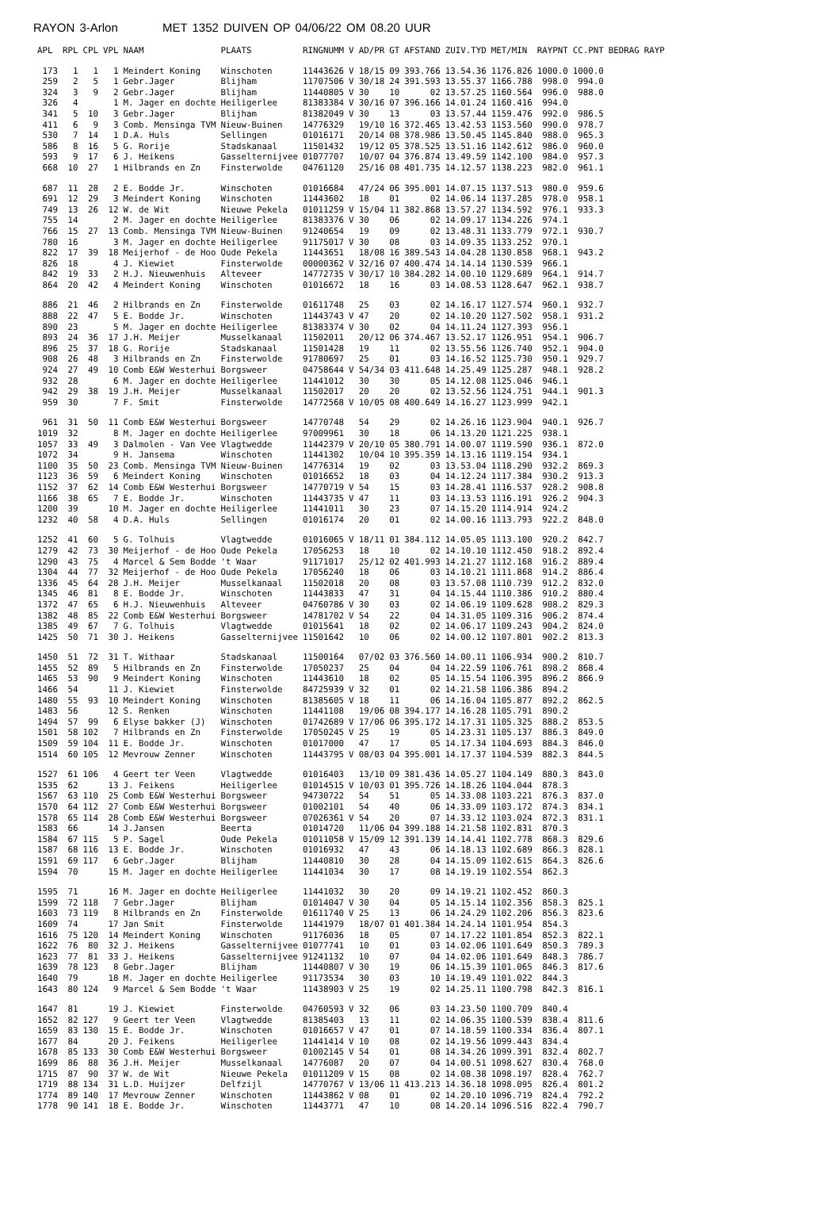RAYON 3-Arlon MET 1352 DUIVEN OP 04/06/22 OM 08.20 UUR
| APL | RPL | CPL | VPL | NAAM | PLAATS | RINGNUMM | V | AD/PR | GT | AFSTAND | ZUIV.TYD | MET/MIN | RAYPNT | CC.PNT | BEDRAG | RAYP |
| --- | --- | --- | --- | --- | --- | --- | --- | --- | --- | --- | --- | --- | --- | --- | --- | --- |
| 173 | 1 | 1 | 1 | Meindert Koning | Winschoten | 11443626 | V | 18/15 | 09 | 393.766 | 13.54.36 | 1176.826 | 1000.0 | 1000.0 | | |
| 259 | 2 | 5 | 1 | Gebr.Jager | Blijham | 11707506 | V | 30/18 | 24 | 391.593 | 13.55.37 | 1166.788 | 998.0 | 994.0 | | |
| 324 | 3 | 9 | 2 | Gebr.Jager | Blijham | 11440805 | V | 30 | 10 | 02 | 13.57.25 | 1160.564 | 996.0 | 988.0 | | |
| 326 | 4 | | 1 | M. Jager en dochte | Heiligerlee | 81383384 | V | 30/16 | 07 | 396.166 | 14.01.24 | 1160.416 | 994.0 | | | |
| 341 | 5 | 10 | 3 | Gebr.Jager | Blijham | 81382049 | V | 30 | 13 | 03 | 13.57.44 | 1159.476 | 992.0 | 986.5 | | |
| 411 | 6 | 9 | 3 | Comb. Mensinga TVM | Nieuw-Buinen | 14776329 | | 19/10 | 16 | 372.465 | 13.42.53 | 1153.560 | 990.0 | 978.7 | | |
| 530 | 7 | 14 | 1 | D.A. Huls | Sellingen | 01016171 | | 20/14 | 08 | 378.986 | 13.50.45 | 1145.840 | 988.0 | 965.3 | | |
| 586 | 8 | 16 | 5 | G. Rorije | Stadskanaal | 11501432 | | 19/12 | 05 | 378.525 | 13.51.16 | 1142.612 | 986.0 | 960.0 | | |
| 593 | 9 | 17 | 6 | J. Heikens | Gasselternijvee | 01077707 | | 10/07 | 04 | 376.874 | 13.49.59 | 1142.100 | 984.0 | 957.3 | | |
| 668 | 10 | 27 | 1 | Hilbrands en Zn | Finsterwolde | 04761120 | | 25/16 | 08 | 401.735 | 14.12.57 | 1138.223 | 982.0 | 961.1 | | |
| 687 | 11 | 28 | 2 | E. Bodde Jr. | Winschoten | 01016684 | | 47/24 | 06 | 395.001 | 14.07.15 | 1137.513 | 980.0 | 959.6 | | |
| 691 | 12 | 29 | 3 | Meindert Koning | Winschoten | 11443602 | | 18 | 01 | 02 | 14.06.14 | 1137.285 | 978.0 | 958.1 | | |
| 749 | 13 | 26 | 12 | W. de Wit | Nieuwe Pekela | 01011259 | V | 15/04 | 11 | 382.868 | 13.57.27 | 1134.592 | 976.1 | 933.3 | | |
| 755 | 14 | | 2 | M. Jager en dochte | Heiligerlee | 81383376 | V | 30 | 06 | 02 | 14.09.17 | 1134.226 | 974.1 | | | |
| 766 | 15 | 27 | 13 | Comb. Mensinga TVM | Nieuw-Buinen | 91240654 | | 19 | 09 | 02 | 13.48.31 | 1133.779 | 972.1 | 930.7 | | |
| 780 | 16 | | 3 | M. Jager en dochte | Heiligerlee | 91175017 | V | 30 | 08 | 03 | 14.09.35 | 1133.252 | 970.1 | | | |
| 822 | 17 | 39 | 18 | Meijerhof - de Hoo | Oude Pekela | 11443651 | | 18/08 | 16 | 389.543 | 14.04.28 | 1130.858 | 968.1 | 943.2 | | |
| 826 | 18 | | 4 | J. Kiewiet | Finsterwolde | 00000362 | V | 32/16 | 07 | 400.474 | 14.14.14 | 1130.539 | 966.1 | | | |
| 842 | 19 | 33 | 2 | H.J. Nieuwenhuis | Alteveer | 14772735 | V | 30/17 | 10 | 384.282 | 14.00.10 | 1129.689 | 964.1 | 914.7 | | |
| 864 | 20 | 42 | 4 | Meindert Koning | Winschoten | 01016672 | | 18 | 16 | 03 | 14.08.53 | 1128.647 | 962.1 | 938.7 | | |
| 886 | 21 | 46 | 2 | Hilbrands en Zn | Finsterwolde | 01611748 | | 25 | 03 | 02 | 14.16.17 | 1127.574 | 960.1 | 932.7 | | |
| 888 | 22 | 47 | 5 | E. Bodde Jr. | Winschoten | 11443743 | V | 47 | 20 | 02 | 14.10.20 | 1127.502 | 958.1 | 931.2 | | |
| 890 | 23 | | 5 | M. Jager en dochte | Heiligerlee | 81383374 | V | 30 | 02 | 04 | 14.11.24 | 1127.393 | 956.1 | | | |
| 893 | 24 | 36 | 17 | J.H. Meijer | Musselkanaal | 11502011 | | 20/12 | 06 | 374.467 | 13.52.17 | 1126.951 | 954.1 | 906.7 | | |
| 896 | 25 | 37 | 18 | G. Rorije | Stadskanaal | 11501428 | | 19 | 11 | 02 | 13.55.56 | 1126.740 | 952.1 | 904.0 | | |
| 908 | 26 | 48 | 3 | Hilbrands en Zn | Finsterwolde | 91780697 | | 25 | 01 | 03 | 14.16.52 | 1125.730 | 950.1 | 929.7 | | |
| 924 | 27 | 49 | 10 | Comb E&W Westerhui | Borgsweer | 04758644 | V | 54/34 | 03 | 411.648 | 14.25.49 | 1125.287 | 948.1 | 928.2 | | |
| 932 | 28 | | 6 | M. Jager en dochte | Heiligerlee | 11441012 | | 30 | 30 | 05 | 14.12.08 | 1125.046 | 946.1 | | | |
| 942 | 29 | 38 | 19 | J.H. Meijer | Musselkanaal | 11502017 | | 20 | 20 | 02 | 13.52.56 | 1124.751 | 944.1 | 901.3 | | |
| 959 | 30 | | 7 | F. Smit | Finsterwolde | 14772568 | V | 10/05 | 08 | 400.649 | 14.16.27 | 1123.999 | 942.1 | | | |
| 961 | 31 | 50 | 11 | Comb E&W Westerhui | Borgsweer | 14770748 | | 54 | 29 | 02 | 14.26.16 | 1123.904 | 940.1 | 926.7 | | |
| 1019 | 32 | | 8 | M. Jager en dochte | Heiligerlee | 97009961 | | 30 | 18 | 06 | 14.13.20 | 1121.225 | 938.1 | | | |
| 1057 | 33 | 49 | 3 | Dalmolen - Van Vee | Vlagtwedde | 11442379 | V | 20/10 | 05 | 380.791 | 14.00.07 | 1119.590 | 936.1 | 872.0 | | |
| 1072 | 34 | | 9 | H. Jansema | Winschoten | 11441302 | | 10/04 | 10 | 395.359 | 14.13.16 | 1119.154 | 934.1 | | | |
| 1100 | 35 | 50 | 23 | Comb. Mensinga TVM | Nieuw-Buinen | 14776314 | | 19 | 02 | 03 | 13.53.04 | 1118.290 | 932.2 | 869.3 | | |
| 1123 | 36 | 59 | 6 | Meindert Koning | Winschoten | 01016652 | | 18 | 03 | 04 | 14.12.24 | 1117.384 | 930.2 | 913.3 | | |
| 1152 | 37 | 62 | 14 | Comb E&W Westerhui | Borgsweer | 14770719 | V | 54 | 15 | 03 | 14.28.41 | 1116.537 | 928.2 | 908.8 | | |
| 1166 | 38 | 65 | 7 | E. Bodde Jr. | Winschoten | 11443735 | V | 47 | 11 | 03 | 14.13.53 | 1116.191 | 926.2 | 904.3 | | |
| 1200 | 39 | | 10 | M. Jager en dochte | Heiligerlee | 11441011 | | 30 | 23 | 07 | 14.15.20 | 1114.914 | 924.2 | | | |
| 1232 | 40 | 58 | 4 | D.A. Huls | Sellingen | 01016174 | | 20 | 01 | 02 | 14.00.16 | 1113.793 | 922.2 | 848.0 | | |
| 1252 | 41 | 60 | 5 | G. Tolhuis | Vlagtwedde | 01016065 | V | 18/11 | 01 | 384.112 | 14.05.05 | 1113.100 | 920.2 | 842.7 | | |
| 1279 | 42 | 73 | 30 | Meijerhof - de Hoo | Oude Pekela | 17056253 | | 18 | 10 | 02 | 14.10.10 | 1112.450 | 918.2 | 892.4 | | |
| 1290 | 43 | 75 | 4 | Marcel & Sem Bodde | 't Waar | 91171017 | | 25/12 | 02 | 401.993 | 14.21.27 | 1112.168 | 916.2 | 889.4 | | |
| 1304 | 44 | 77 | 32 | Meijerhof - de Hoo | Oude Pekela | 17056240 | | 18 | 06 | 03 | 14.10.21 | 1111.868 | 914.2 | 886.4 | | |
| 1336 | 45 | 64 | 28 | J.H. Meijer | Musselkanaal | 11502018 | | 20 | 08 | 03 | 13.57.08 | 1110.739 | 912.2 | 832.0 | | |
| 1345 | 46 | 81 | 8 | E. Bodde Jr. | Winschoten | 11443833 | | 47 | 31 | 04 | 14.15.44 | 1110.386 | 910.2 | 880.4 | | |
| 1372 | 47 | 65 | 6 | H.J. Nieuwenhuis | Alteveer | 04760786 | V | 30 | 03 | 02 | 14.06.19 | 1109.628 | 908.2 | 829.3 | | |
| 1382 | 48 | 85 | 22 | Comb E&W Westerhui | Borgsweer | 14781702 | V | 54 | 22 | 04 | 14.31.05 | 1109.316 | 906.2 | 874.4 | | |
| 1385 | 49 | 67 | 7 | G. Tolhuis | Vlagtwedde | 01015641 | | 18 | 02 | 02 | 14.06.17 | 1109.243 | 904.2 | 824.0 | | |
| 1425 | 50 | 71 | 30 | J. Heikens | Gasselternijvee | 11501642 | | 10 | 06 | 02 | 14.00.12 | 1107.801 | 902.2 | 813.3 | | |
| 1450 | 51 | 72 | 31 | T. Withaar | Stadskanaal | 11500164 | | 07/02 | 03 | 376.560 | 14.00.11 | 1106.934 | 900.2 | 810.7 | | |
| 1455 | 52 | 89 | 5 | Hilbrands en Zn | Finsterwolde | 17050237 | | 25 | 04 | 04 | 14.22.59 | 1106.761 | 898.2 | 868.4 | | |
| 1465 | 53 | 90 | 9 | Meindert Koning | Winschoten | 11443610 | | 18 | 02 | 05 | 14.15.54 | 1106.395 | 896.2 | 866.9 | | |
| 1466 | 54 | | 11 | J. Kiewiet | Finsterwolde | 84725939 | V | 32 | 01 | 02 | 14.21.58 | 1106.386 | 894.2 | | | |
| 1480 | 55 | 93 | 10 | Meindert Koning | Winschoten | 81385605 | V | 18 | 11 | 06 | 14.16.04 | 1105.877 | 892.2 | 862.5 | | |
| 1483 | 56 | | 12 | S. Renken | Winschoten | 11441108 | | 19/06 | 08 | 394.177 | 14.16.28 | 1105.791 | 890.2 | | | |
| 1494 | 57 | 99 | 6 | Elyse bakker (J) | Winschoten | 01742689 | V | 17/06 | 06 | 395.172 | 14.17.31 | 1105.325 | 888.2 | 853.5 | | |
| 1501 | 58 | 102 | 7 | Hilbrands en Zn | Finsterwolde | 17050245 | V | 25 | 19 | 05 | 14.23.31 | 1105.137 | 886.3 | 849.0 | | |
| 1509 | 59 | 104 | 11 | E. Bodde Jr. | Winschoten | 01017000 | | 47 | 17 | 05 | 14.17.34 | 1104.693 | 884.3 | 846.0 | | |
| 1514 | 60 | 105 | 12 | Mevrouw Zenner | Winschoten | 11443795 | V | 08/03 | 04 | 395.001 | 14.17.37 | 1104.539 | 882.3 | 844.5 | | |
| 1527 | 61 | 106 | 4 | Geert ter Veen | Vlagtwedde | 01016403 | | 13/10 | 09 | 381.436 | 14.05.27 | 1104.149 | 880.3 | 843.0 | | |
| 1535 | 62 | | 13 | J. Feikens | Heiligerlee | 01014515 | V | 10/03 | 01 | 395.726 | 14.18.26 | 1104.044 | 878.3 | | | |
| 1567 | 63 | 110 | 25 | Comb E&W Westerhui | Borgsweer | 94730722 | | 54 | 51 | 05 | 14.33.08 | 1103.221 | 876.3 | 837.0 | | |
| 1570 | 64 | 112 | 27 | Comb E&W Westerhui | Borgsweer | 01002101 | | 54 | 40 | 06 | 14.33.09 | 1103.172 | 874.3 | 834.1 | | |
| 1578 | 65 | 114 | 28 | Comb E&W Westerhui | Borgsweer | 07026361 | V | 54 | 20 | 07 | 14.33.12 | 1103.024 | 872.3 | 831.1 | | |
| 1583 | 66 | | 14 | J.Jansen | Beerta | 01014720 | | 11/06 | 04 | 399.188 | 14.21.58 | 1102.831 | 870.3 | | | |
| 1584 | 67 | 115 | 5 | P. Sagel | Oude Pekela | 01011058 | V | 15/09 | 12 | 391.139 | 14.14.41 | 1102.778 | 868.3 | 829.6 | | |
| 1587 | 68 | 116 | 13 | E. Bodde Jr. | Winschoten | 01016932 | | 47 | 43 | 06 | 14.18.13 | 1102.689 | 866.3 | 828.1 | | |
| 1591 | 69 | 117 | 6 | Gebr.Jager | Blijham | 11440810 | | 30 | 28 | 04 | 14.15.09 | 1102.615 | 864.3 | 826.6 | | |
| 1594 | 70 | | 15 | M. Jager en dochte | Heiligerlee | 11441034 | | 30 | 17 | 08 | 14.19.19 | 1102.554 | 862.3 | | | |
| 1595 | 71 | | 16 | M. Jager en dochte | Heiligerlee | 11441032 | | 30 | 20 | 09 | 14.19.21 | 1102.452 | 860.3 | | | |
| 1599 | 72 | 118 | 7 | Gebr.Jager | Blijham | 01014047 | V | 30 | 04 | 05 | 14.15.14 | 1102.356 | 858.3 | 825.1 | | |
| 1603 | 73 | 119 | 8 | Hilbrands en Zn | Finsterwolde | 01611740 | V | 25 | 13 | 06 | 14.24.29 | 1102.206 | 856.3 | 823.6 | | |
| 1609 | 74 | | 17 | Jan Smit | Finsterwolde | 11441979 | | 18/07 | 01 | 401.384 | 14.24.14 | 1101.954 | 854.3 | | | |
| 1616 | 75 | 120 | 14 | Meindert Koning | Winschoten | 91176036 | | 18 | 05 | 07 | 14.17.22 | 1101.854 | 852.3 | 822.1 | | |
| 1622 | 76 | 80 | 32 | J. Heikens | Gasselternijvee | 01077741 | | 10 | 01 | 03 | 14.02.06 | 1101.649 | 850.3 | 789.3 | | |
| 1623 | 77 | 81 | 33 | J. Heikens | Gasselternijvee | 91241132 | | 10 | 07 | 04 | 14.02.06 | 1101.649 | 848.3 | 786.7 | | |
| 1639 | 78 | 123 | 8 | Gebr.Jager | Blijham | 11440807 | V | 30 | 19 | 06 | 14.15.39 | 1101.065 | 846.3 | 817.6 | | |
| 1640 | 79 | | 18 | M. Jager en dochte | Heiligerlee | 91173534 | | 30 | 03 | 10 | 14.19.49 | 1101.022 | 844.3 | | | |
| 1643 | 80 | 124 | 9 | Marcel & Sem Bodde | 't Waar | 11438903 | V | 25 | 19 | 02 | 14.25.11 | 1100.798 | 842.3 | 816.1 | | |
| 1647 | 81 | | 19 | J. Kiewiet | Finsterwolde | 04760593 | V | 32 | 06 | 03 | 14.23.50 | 1100.709 | 840.4 | | | |
| 1652 | 82 | 127 | 9 | Geert ter Veen | Vlagtwedde | 81385403 | | 13 | 11 | 02 | 14.06.35 | 1100.539 | 838.4 | 811.6 | | |
| 1659 | 83 | 130 | 15 | E. Bodde Jr. | Winschoten | 01016657 | V | 47 | 01 | 07 | 14.18.59 | 1100.334 | 836.4 | 807.1 | | |
| 1677 | 84 | | 20 | J. Feikens | Heiligerlee | 11441414 | V | 10 | 08 | 02 | 14.19.56 | 1099.443 | 834.4 | | | |
| 1678 | 85 | 133 | 30 | Comb E&W Westerhui | Borgsweer | 01002145 | V | 54 | 01 | 08 | 14.34.26 | 1099.391 | 832.4 | 802.7 | | |
| 1699 | 86 | 88 | 36 | J.H. Meijer | Musselkanaal | 14776087 | | 20 | 07 | 04 | 14.00.51 | 1098.627 | 830.4 | 768.0 | | |
| 1715 | 87 | 90 | 37 | W. de Wit | Nieuwe Pekela | 01011209 | V | 15 | 08 | 02 | 14.08.38 | 1098.197 | 828.4 | 762.7 | | |
| 1719 | 88 | 134 | 31 | L.D. Huijzer | Delfzijl | 14770767 | V | 13/06 | 11 | 413.213 | 14.36.18 | 1098.095 | 826.4 | 801.2 | | |
| 1774 | 89 | 140 | 17 | Mevrouw Zenner | Winschoten | 11443862 | V | 08 | 01 | 02 | 14.20.10 | 1096.719 | 824.4 | 792.2 | | |
| 1778 | 90 | 141 | 18 | E. Bodde Jr. | Winschoten | 11443771 | | 47 | 10 | 08 | 14.20.14 | 1096.516 | 822.4 | 790.7 | | |